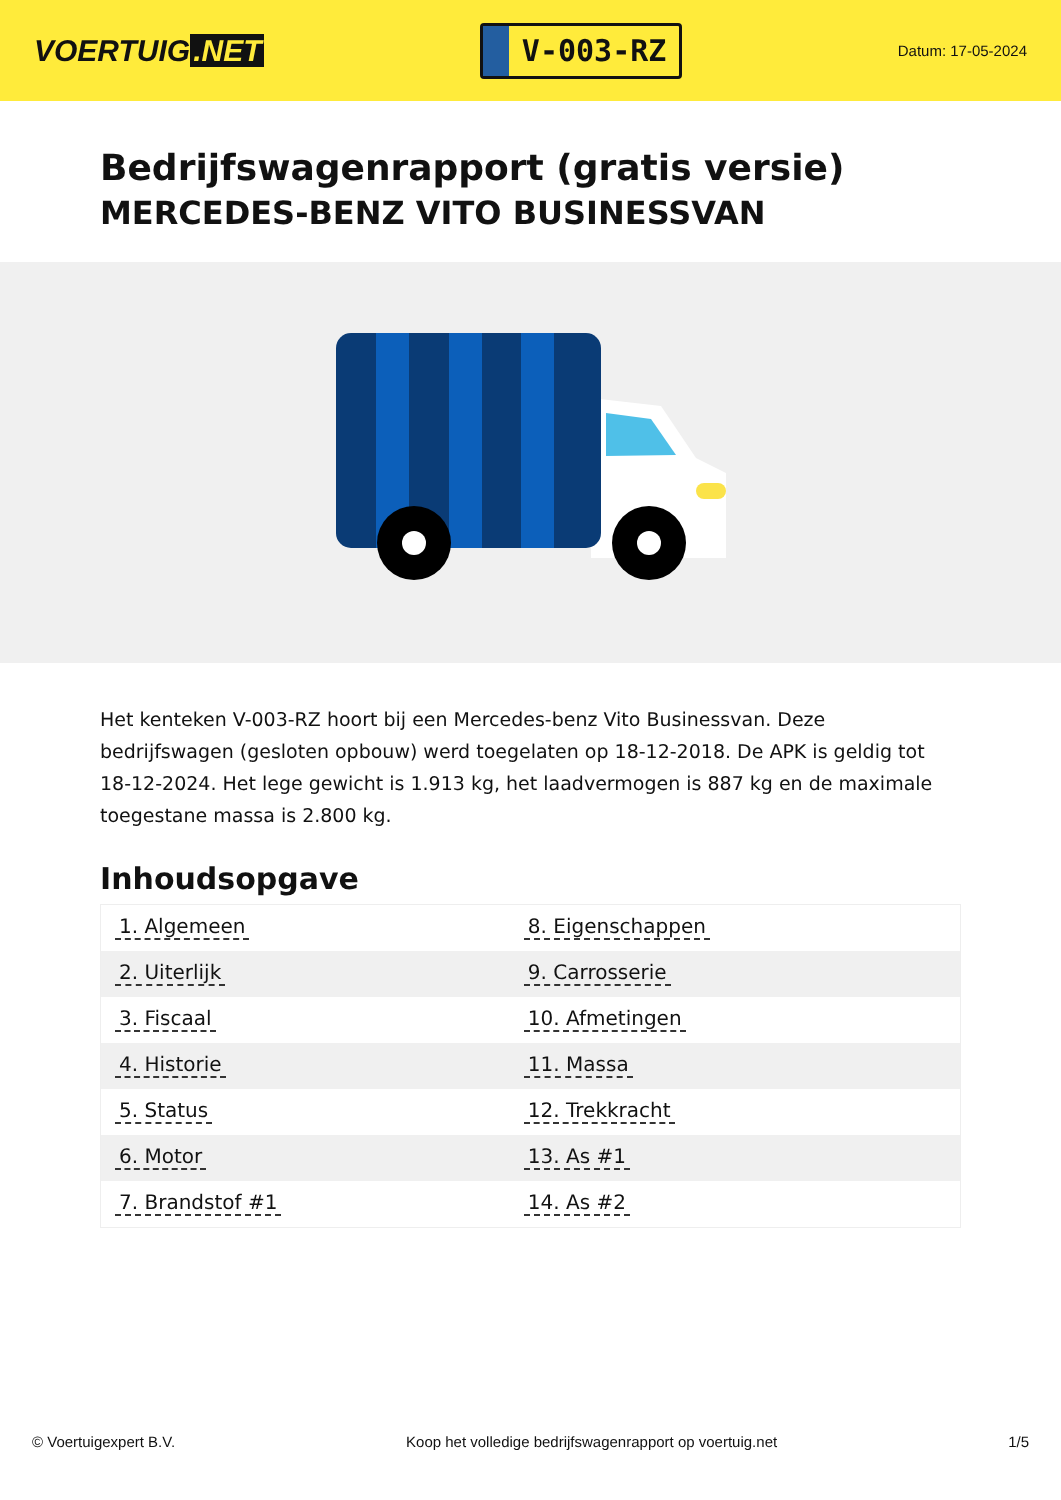VOERTUIG.NET
V-003-RZ
Datum: 17-05-2024
Bedrijfswagenrapport (gratis versie)
MERCEDES-BENZ VITO BUSINESSVAN
Het kenteken V-003-RZ hoort bij een Mercedes-benz Vito Businessvan. Deze bedrijfswagen (gesloten opbouw) werd toegelaten op 18-12-2018. De APK is geldig tot 18-12-2024. Het lege gewicht is 1.913 kg, het laadvermogen is 887 kg en de maximale toegestane massa is 2.800 kg.
Inhoudsopgave
| 1. Algemeen | 8. Eigenschappen |
| 2. Uiterlijk | 9. Carrosserie |
| 3. Fiscaal | 10. Afmetingen |
| 4. Historie | 11. Massa |
| 5. Status | 12. Trekkracht |
| 6. Motor | 13. As #1 |
| 7. Brandstof #1 | 14. As #2 |
© Voertuigexpert B.V. Koop het volledige bedrijfswagenrapport op voertuig.net 1/5